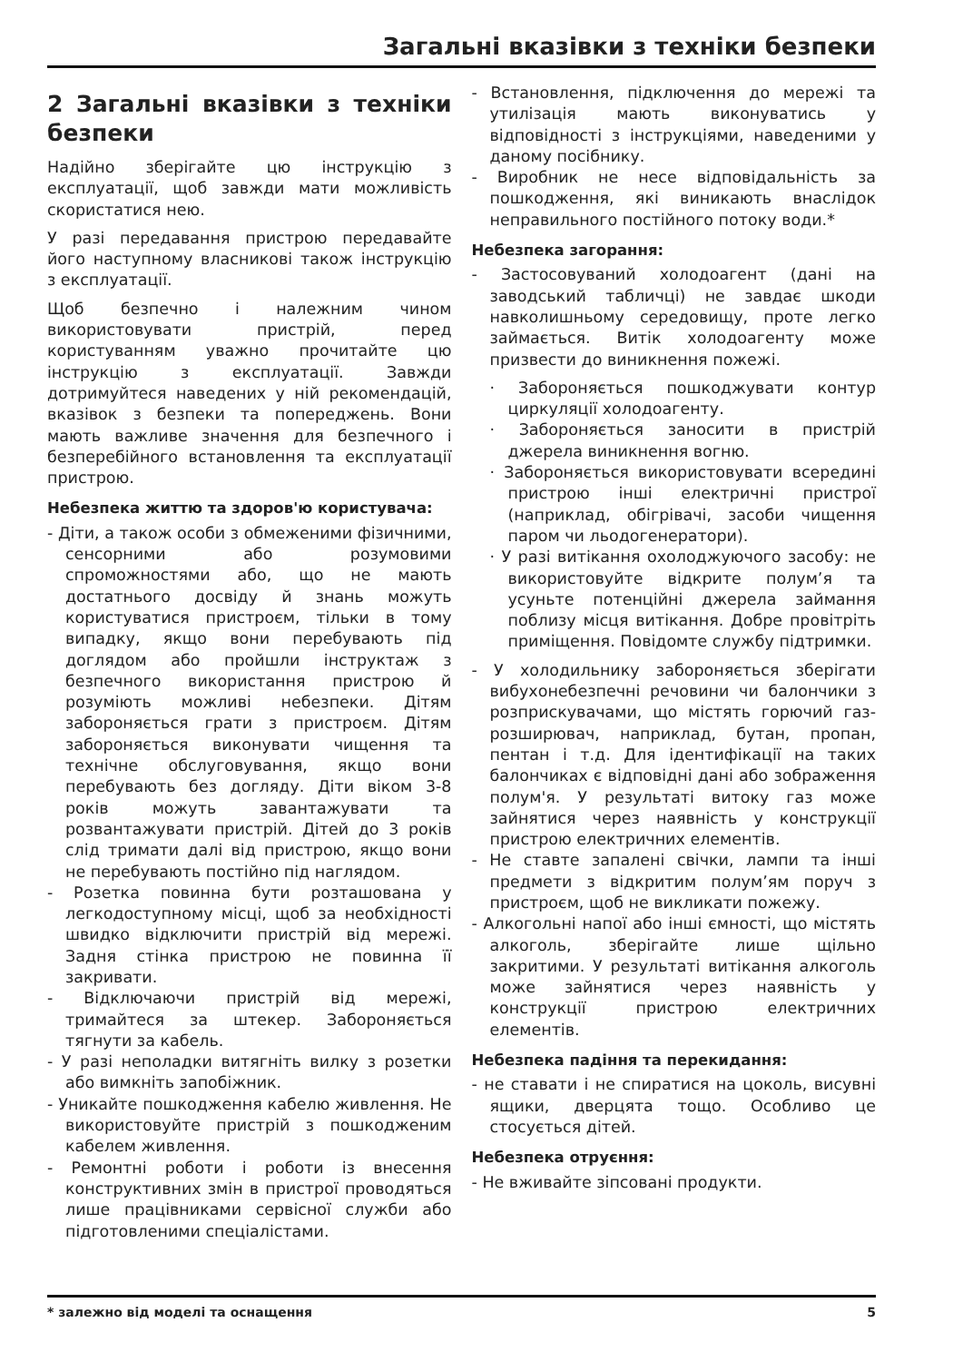Загальні вказівки з техніки безпеки
2 Загальні вказівки з техніки безпеки
Надійно зберігайте цю інструкцію з експлуатації, щоб завжди мати можливість скористатися нею.
У разі передавання пристрою передавайте його наступному власникові також інструкцію з експлуатації.
Щоб безпечно і належним чином використовувати пристрій, перед користуванням уважно прочитайте цю інструкцію з експлуатації. Завжди дотримуйтеся наведених у ній рекомендацій, вказівок з безпеки та попереджень. Вони мають важливе значення для безпечного і безперебійного встановлення та експлуатації пристрою.
Небезпека життю та здоров'ю користувача:
- Діти, а також особи з обмеженими фізичними, сенсорними або розумовими спроможностями або, що не мають достатнього досвіду й знань можуть користуватися пристроєм, тільки в тому випадку, якщо вони перебувають під доглядом або пройшли інструктаж з безпечного використання пристрою й розуміють можливі небезпеки. Дітям забороняється грати з пристроєм. Дітям забороняється виконувати чищення та технічне обслуговування, якщо вони перебувають без догляду. Діти віком 3-8 років можуть завантажувати та розвантажувати пристрій. Дітей до 3 років слід тримати далі від пристрою, якщо вони не перебувають постійно під наглядом.
- Розетка повинна бути розташована у легкодоступному місці, щоб за необхідності швидко відключити пристрій від мережі. Задня стінка пристрою не повинна її закривати.
- Відключаючи пристрій від мережі, тримайтеся за штекер. Забороняється тягнути за кабель.
- У разі неполадки витягніть вилку з розетки або вимкніть запобіжник.
- Уникайте пошкодження кабелю живлення. Не використовуйте пристрій з пошкодженим кабелем живлення.
- Ремонтні роботи і роботи із внесення конструктивних змін в пристрої проводяться лише працівниками сервісної служби або підготовленими спеціалістами.
- Встановлення, підключення до мережі та утилізація мають виконуватись у відповідності з інструкціями, наведеними у даному посібнику.
- Виробник не несе відповідальність за пошкодження, які виникають внаслідок неправильного постійного потоку води.*
Небезпека загорання:
- Застосовуваний холодоагент (дані на заводський табличці) не завдає шкоди навколишньому середовищу, проте легко займається. Витік холодоагенту може призвести до виникнення пожежі.
· Забороняється пошкоджувати контур циркуляції холодоагенту.
· Забороняється заносити в пристрій джерела виникнення вогню.
· Забороняється використовувати всередині пристрою інші електричні пристрої (наприклад, обігрівачі, засоби чищення паром чи льодогенератори).
· У разі витікання охолоджуючого засобу: не використовуйте відкрите полум’я та усуньте потенційні джерела займання поблизу місця витікання. Добре провітріть приміщення. Повідомте службу підтримки.
- У холодильнику забороняється зберігати вибухонебезпечні речовини чи балончики з розприскувачами, що містять горючий газ-розширювач, наприклад, бутан, пропан, пентан і т.д. Для ідентифікації на таких балончиках є відповідні дані або зображення полум'я. У результаті витоку газ може зайнятися через наявність у конструкції пристрою електричних елементів.
- Не ставте запалені свічки, лампи та інші предмети з відкритим полум’ям поруч з пристроєм, щоб не викликати пожежу.
- Алкогольні напої або інші ємності, що містять алкоголь, зберігайте лише щільно закритими. У результаті витікання алкоголь може зайнятися через наявність у конструкції пристрою електричних елементів.
Небезпека падіння та перекидання:
- не ставати і не спиратися на цоколь, висувні ящики, дверцята тощо. Особливо це стосується дітей.
Небезпека отруєння:
- Не вживайте зіпсовані продукти.
* залежно від моделі та оснащення 5